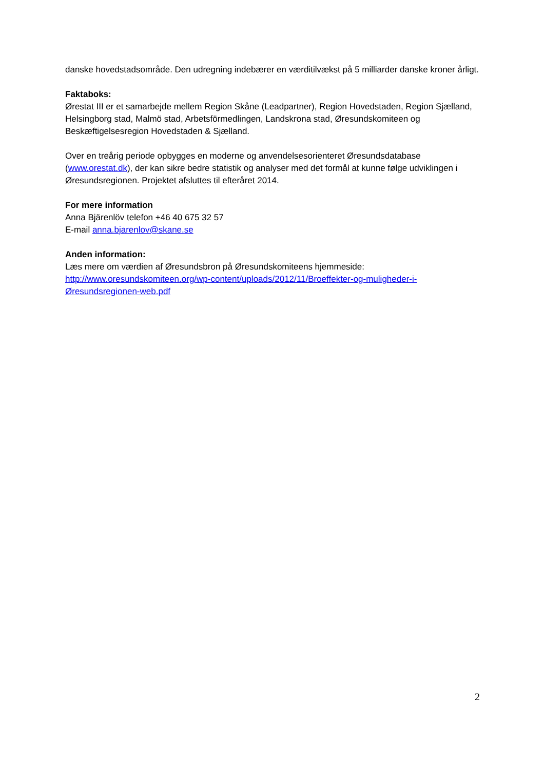danske hovedstadsområde. Den udregning indebærer en værditilvækst på 5 milliarder danske kroner årligt.
Faktaboks:
Ørestat III er et samarbejde mellem Region Skåne (Leadpartner), Region Hovedstaden, Region Sjælland, Helsingborg stad, Malmö stad, Arbetsförmedlingen, Landskrona stad, Øresundskomiteen og Beskæftigelsesregion Hovedstaden & Sjælland.
Over en treårig periode opbygges en moderne og anvendelsesorienteret Øresundsdatabase (www.orestat.dk), der kan sikre bedre statistik og analyser med det formål at kunne følge udviklingen i Øresundsregionen. Projektet afsluttes til efteråret 2014.
For mere information
Anna Bjärenlöv telefon +46 40 675 32 57
E-mail anna.bjarenlov@skane.se
Anden information:
Læs mere om værdien af Øresundsbron på Øresundskomiteens hjemmeside:
http://www.oresundskomiteen.org/wp-content/uploads/2012/11/Broeffekter-og-muligheder-i-Øresundsregionen-web.pdf
2